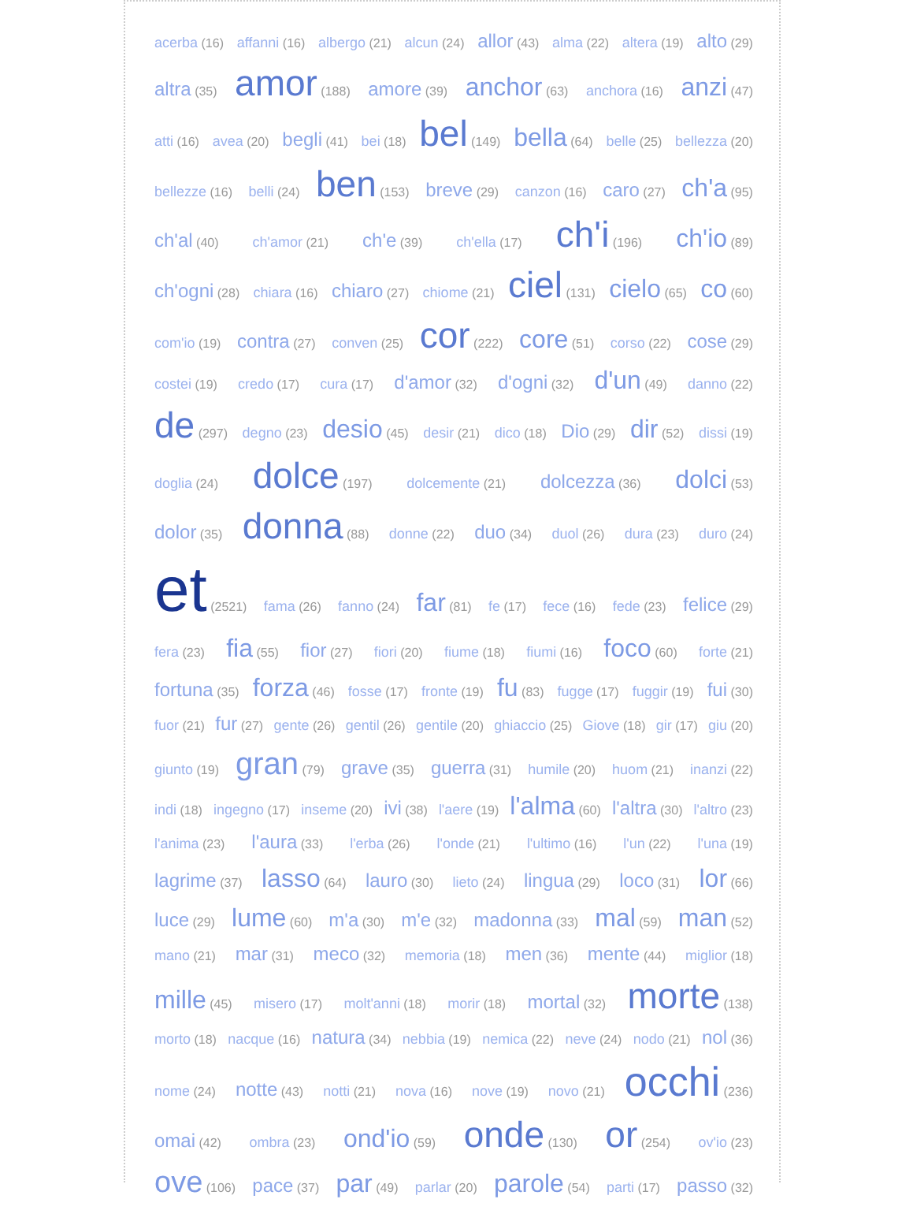acerba (16) affanni (16) albergo (21) alcun (24) allor (43) alma (22) altera (19) alto (29)
altra (35) amor (188) amore (39) anchor (63) anchora (16) anzi (47)
atti (16) avea (20) begli (41) bei (18) bel (149) bella (64) belle (25) bellezza (20)
bellezze (16) belli (24) ben (153) breve (29) canzon (16) caro (27) ch'a (95)
ch'al (40) ch'amor (21) ch'e (39) ch'ella (17) ch'i (196) ch'io (89)
ch'ogni (28) chiara (16) chiaro (27) chiome (21) ciel (131) cielo (65) co (60)
com'io (19) contra (27) conven (25) cor (222) core (51) corso (22) cose (29)
costei (19) credo (17) cura (17) d'amor (32) d'ogni (32) d'un (49) danno (22)
de (297) degno (23) desio (45) desir (21) dico (18) Dio (29) dir (52) dissi (19)
doglia (24) dolce (197) dolcemente (21) dolcezza (36) dolci (53)
dolor (35) donna (88) donne (22) duo (34) duol (26) dura (23) duro (24)
et (2521) fama (26) fanno (24) far (81) fe (17) fece (16) fede (23) felice (29)
fera (23) fia (55) fior (27) fiori (20) fiume (18) fiumi (16) foco (60) forte (21)
fortuna (35) forza (46) fosse (17) fronte (19) fu (83) fugge (17) fuggir (19) fui (30)
fuor (21) fur (27) gente (26) gentil (26) gentile (20) ghiaccio (25) Giove (18) gir (17) giu (20)
giunto (19) gran (79) grave (35) guerra (31) humile (20) huom (21) inanzi (22)
indi (18) ingegno (17) inseme (20) ivi (38) l'aere (19) l'alma (60) l'altra (30) l'altro (23)
l'anima (23) l'aura (33) l'erba (26) l'onde (21) l'ultimo (16) l'un (22) l'una (19)
lagrime (37) lasso (64) lauro (30) lieto (24) lingua (29) loco (31) lor (66)
luce (29) lume (60) m'a (30) m'e (32) madonna (33) mal (59) man (52)
mano (21) mar (31) meco (32) memoria (18) men (36) mente (44) miglior (18)
mille (45) misero (17) molt'anni (18) morir (18) mortal (32) morte (138)
morto (18) nacque (16) natura (34) nebbia (19) nemica (22) neve (24) nodo (21) nol (36)
nome (24) notte (43) notti (21) nova (16) nove (19) novo (21) occhi (236)
omai (42) ombra (23) ond'io (59) onde (130) or (254) ov'io (23)
ove (106) pace (37) par (49) parlar (20) parole (54) parti (17) passo (32)